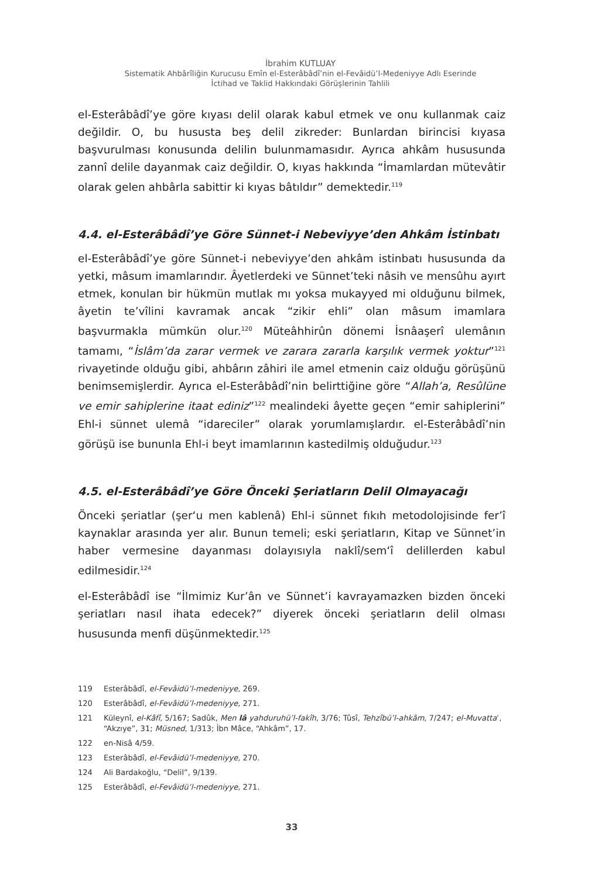İbrahim KUTLUAY
Sistematik Ahbârîliğin Kurucusu Emîn el-Esterâbâdî’nin el-Fevâidü’l-Medeniyye Adlı Eserinde
İctihad ve Taklid Hakkındaki Görüşlerinin Tahlili
el-Esterâbâdî’ye göre kıyası delil olarak kabul etmek ve onu kullanmak caiz değildir. O, bu hususta beş delil zikreder: Bunlardan birincisi kıyasa başvurulması konusunda delilin bulunmamasıdır. Ayrıca ahkâm hususunda zannî delile dayanmak caiz değildir. O, kıyas hakkında “İmamlardan mütevâtir olarak gelen ahbârla sabittir ki kıyas bâtıldır” demektedir.<sup>119</sup>
4.4. el-Esterâbâdî’ye Göre Sünnet-i Nebeviyye’den Ahkâm İstinbatı
el-Esterâbâdî’ye göre Sünnet-i nebeviyye’den ahkâm istinbatı hususunda da yetki, mâsum imamlarındır. Âyetlerdeki ve Sünnet’teki nâsih ve mensûhu ayırt etmek, konulan bir hükmün mutlak mı yoksa mukayyed mi olduğunu bilmek, âyetin te’vîlini kavramak ancak “zikir ehli” olan mâsum imamlara başvurmakla mümkün olur.<sup>120</sup> Müteâhhirûn dönemi İsnâaşerî ulemânın tamamı, “İslâm’da zarar vermek ve zarara zararla karşılık vermek yoktur”<sup>121</sup> rivayetinde olduğu gibi, ahbârın zâhiri ile amel etmenin caiz olduğu görüşünü benimsemişlerdir. Ayrıca el-Esterâbâdî’nin belirttiğine göre “Allah’a, Resûlüne ve emir sahiplerine itaat ediniz”<sup>122</sup> mealindeki âyette geçen “emir sahiplerini” Ehl-i sünnet ulemâ “idareciler” olarak yorumlamışlardır. el-Esterâbâdî’nin görüşü ise bununla Ehl-i beyt imamlarının kastedilmiş olduğudur.<sup>123</sup>
4.5. el-Esterâbâdî’ye Göre Önceki Şeriatların Delil Olmayacağı
Önceki şeriatlar (şer‘u men kablenâ) Ehl-i sünnet fıkıh metodolojisinde fer’î kaynaklar arasında yer alır. Bunun temeli; eski şeriatların, Kitap ve Sünnet’in haber vermesine dayanması dolayısıyla naklî/sem‘î delillerden kabul edilmesidir.<sup>124</sup>
el-Esterâbâdî ise “İlmimiz Kur’ân ve Sünnet’i kavrayamazken bizden önceki şeriatları nasıl ihata edecek?” diyerek önceki şeriatların delil olması hususunda menfi düşünmektedir.<sup>125</sup>
119 Esterâbâdî, el-Fevâidü’l-medeniyye, 269.
120 Esterâbâdî, el-Fevâidü’l-medeniyye, 271.
121 Küleynî, el-Kâfî, 5/167; Sadûk, Men lâ yahduruhü’l-fakîh, 3/76; Tûsî, Tehzîbü’l-ahkâm, 7/247; el-Muvattaʾ, “Akzıye”, 31; Müsned, 1/313; İbn Mâce, “Ahkâm”, 17.
122 en-Nisâ 4/59.
123 Esterâbâdî, el-Fevâidü’l-medeniyye, 270.
124 Ali Bardakoğlu, “Delil”, 9/139.
125 Esterâbâdî, el-Fevâidü’l-medeniyye, 271.
33